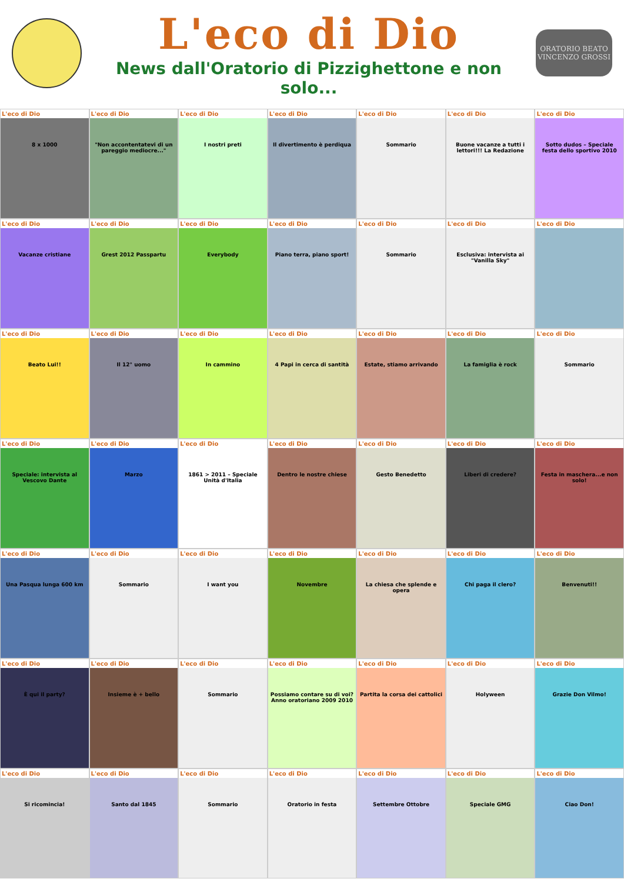L'eco di Dio
News dall'Oratorio di Pizzighettone e non solo...
ORATORIO BEATO VINCENZO GROSSI
L'eco di Dio
8 x 1000
L'eco di Dio
"Non accontentatevi di un pareggio mediocre..."
L'eco di Dio
I nostri preti
L'eco di Dio
Il divertimento è perdiqua
L'eco di Dio
Sommario
L'eco di Dio
Buone vacanze a tutti i lettori!!! La Redazione
L'eco di Dio
Sotto dudos – Speciale festa dello sportivo 2010
L'eco di Dio
Vacanze cristiane
L'eco di Dio
Grest 2012 Passpartu
L'eco di Dio
Everybody
L'eco di Dio
Piano terra, piano sport!
L'eco di Dio
Sommario
L'eco di Dio
Esclusiva: intervista ai "Vanilla Sky"
L'eco di Dio
L'eco di Dio
Beato Lui!!
L'eco di Dio
Il 12° uomo
L'eco di Dio
In cammino
L'eco di Dio
4 Papi in cerca di santità
L'eco di Dio
Estate, stiamo arrivando
L'eco di Dio
La famiglia è rock
L'eco di Dio
Sommario
L'eco di Dio
Speciale: intervista al Vescovo Dante
L'eco di Dio
Marzo
L'eco di Dio
1861 > 2011 – Speciale Unità d'Italia
L'eco di Dio
Dentro le nostre chiese
L'eco di Dio
Gesto Benedetto
L'eco di Dio
Liberi di credere?
L'eco di Dio
Festa in maschera...e non solo!
L'eco di Dio
Una Pasqua lunga 600 km
L'eco di Dio
Sommario
L'eco di Dio
I want you
L'eco di Dio
Novembre
L'eco di Dio
La chiesa che splende e opera
L'eco di Dio
Chi paga il clero?
L'eco di Dio
Benvenuti!!
L'eco di Dio
È qui il party?
L'eco di Dio
Insieme è + bello
L'eco di Dio
Sommario
L'eco di Dio
Possiamo contare su di voi? Anno oratoriano 2009 2010
L'eco di Dio
Partita la corsa dei cattolici
L'eco di Dio
Holyween
L'eco di Dio
Grazie Don Vilmo!
L'eco di Dio
Si ricomincia!
L'eco di Dio
Santo dal 1845
L'eco di Dio
Sommario
L'eco di Dio
Oratorio in festa
L'eco di Dio
Settembre Ottobre
L'eco di Dio
Speciale GMG
L'eco di Dio
Ciao Don!